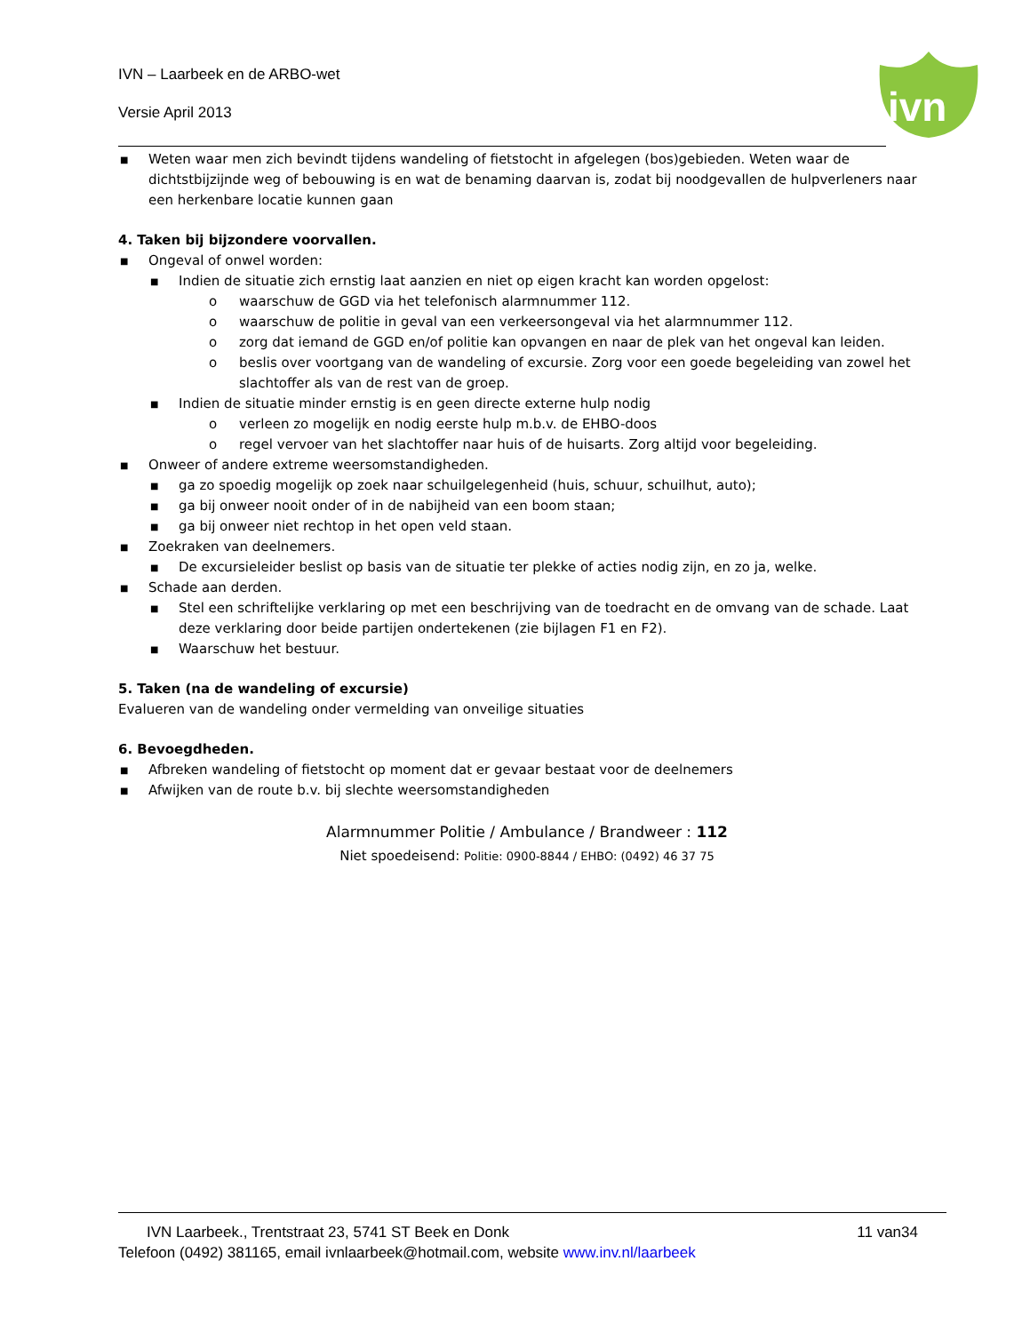IVN – Laarbeek en de ARBO-wet
Versie April 2013
ivn
■ Weten waar men zich bevindt tijdens wandeling of fietstocht in afgelegen (bos)gebieden. Weten waar de dichtstbijzijnde weg of bebouwing is en wat de benaming daarvan is, zodat bij noodgevallen de hulpverleners naar een herkenbare locatie kunnen gaan
4. Taken bij bijzondere voorvallen.
■ Ongeval of onwel worden:
■ Indien de situatie zich ernstig laat aanzien en niet op eigen kracht kan worden opgelost:
o waarschuw de GGD via het telefonisch alarmnummer 112.
o waarschuw de politie in geval van een verkeersongeval via het alarmnummer 112.
o zorg dat iemand de GGD en/of politie kan opvangen en naar de plek van het ongeval kan leiden.
o beslis over voortgang van de wandeling of excursie. Zorg voor een goede begeleiding van zowel het slachtoffer als van de rest van de groep.
■ Indien de situatie minder ernstig is en geen directe externe hulp nodig
o verleen zo mogelijk en nodig eerste hulp m.b.v. de EHBO-doos
o regel vervoer van het slachtoffer naar huis of de huisarts. Zorg altijd voor begeleiding.
■ Onweer of andere extreme weersomstandigheden.
■ ga zo spoedig mogelijk op zoek naar schuilgelegenheid (huis, schuur, schuilhut, auto);
■ ga bij onweer nooit onder of in de nabijheid van een boom staan;
■ ga bij onweer niet rechtop in het open veld staan.
■ Zoekraken van deelnemers.
■ De excursieleider beslist op basis van de situatie ter plekke of acties nodig zijn, en zo ja, welke.
■ Schade aan derden.
■ Stel een schriftelijke verklaring op met een beschrijving van de toedracht en de omvang van de schade. Laat deze verklaring door beide partijen ondertekenen (zie bijlagen F1 en F2).
■ Waarschuw het bestuur.
5. Taken (na de wandeling of excursie)
Evalueren van de wandeling onder vermelding van onveilige situaties
6. Bevoegdheden.
■ Afbreken wandeling of fietstocht op moment dat er gevaar bestaat voor de deelnemers
■ Afwijken van de route b.v. bij slechte weersomstandigheden
Alarmnummer Politie / Ambulance / Brandweer : 112
Niet spoedeisend: Politie: 0900-8844 / EHBO: (0492) 46 37 75
IVN Laarbeek., Trentstraat 23, 5741 ST Beek en Donk 11 van34
Telefoon (0492) 381165, email ivnlaarbeek@hotmail.com, website www.inv.nl/laarbeek